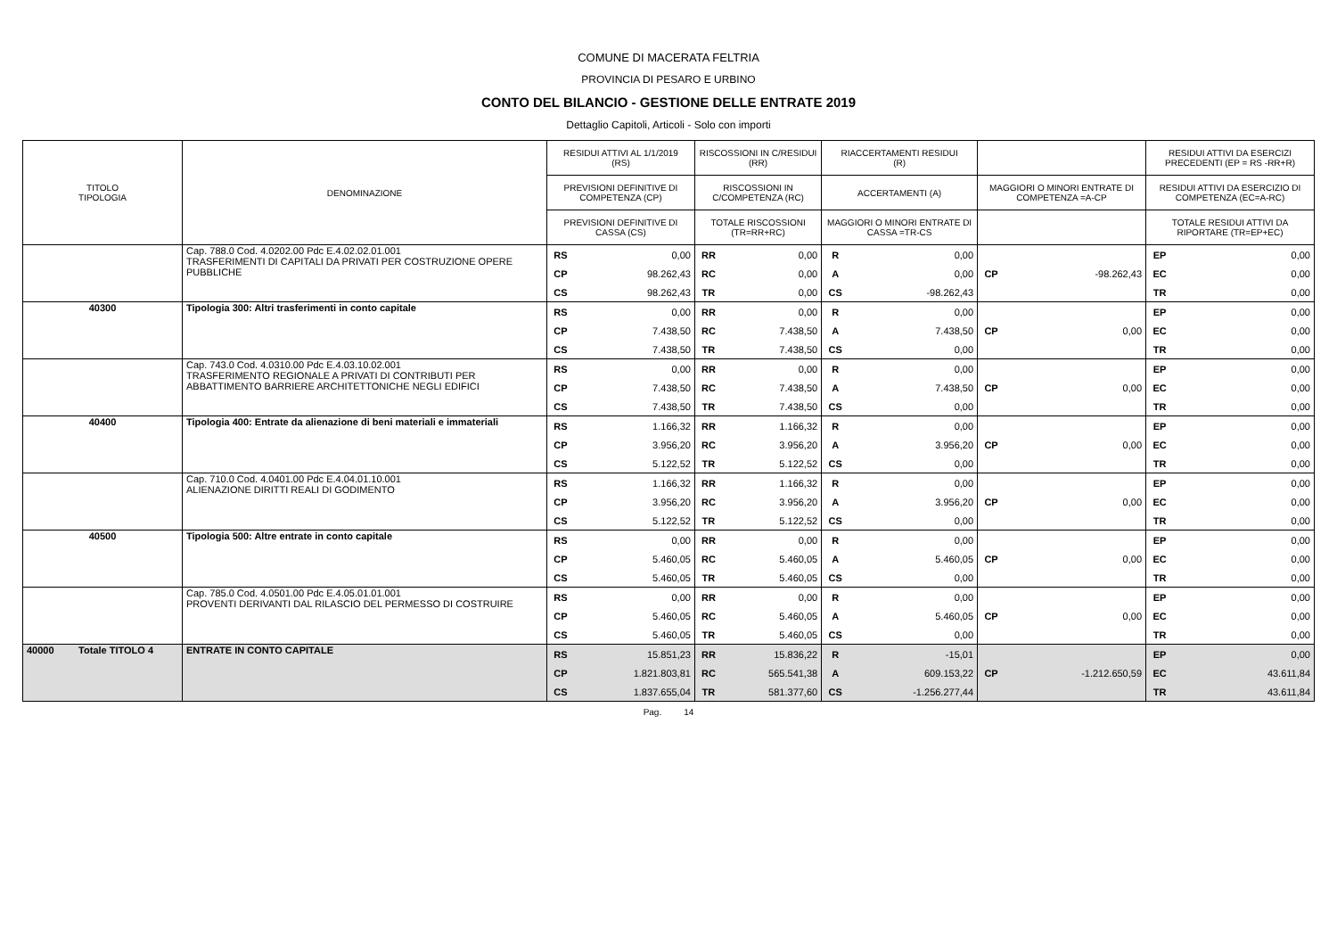COMUNE DI MACERATA FELTRIA
PROVINCIA DI PESARO E URBINO
CONTO DEL BILANCIO - GESTIONE DELLE ENTRATE 2019
Dettaglio Capitoli, Articoli - Solo con importi
| TITOLO TIPOLOGIA | DENOMINAZIONE | RESIDUI ATTIVI AL 1/1/2019 (RS) | | RISCOSSIONI IN C/RESIDUI (RR) | | RIACCERTAMENTI RESIDUI (R) | | | | RESIDUI ATTIVI DA ESERCIZI PRECEDENTI (EP = RS -RR+R) | |
| --- | --- | --- | --- | --- | --- | --- | --- | --- | --- | --- | --- |
| | | PREVISIONI DEFINITIVE DI COMPETENZA (CP) | | RISCOSSIONI IN C/COMPETENZA (RC) | | ACCERTAMENTI (A) | | MAGGIORI O MINORI ENTRATE DI COMPETENZA =A-CP | | RESIDUI ATTIVI DA ESERCIZIO DI COMPETENZA (EC=A-RC) | |
| | | PREVISIONI DEFINITIVE DI CASSA (CS) | | TOTALE RISCOSSIONI (TR=RR+RC) | | MAGGIORI O MINORI ENTRATE DI CASSA =TR-CS | | | | TOTALE RESIDUI ATTIVI DA RIPORTARE (TR=EP+EC) | |
| | Cap. 788.0 Cod. 4.0202.00 Pdc E.4.02.02.01.001 TRASFERIMENTI DI CAPITALI DA PRIVATI PER COSTRUZIONE OPERE PUBBLICHE | RS | 0,00 | RR | 0,00 | R | 0,00 | | | EP | 0,00 |
| | | CP | 98.262,43 | RC | 0,00 | A | 0,00 | CP | -98.262,43 | EC | 0,00 |
| | | CS | 98.262,43 | TR | 0,00 | CS | -98.262,43 | | | TR | 0,00 |
| 40300 | Tipologia 300: Altri trasferimenti in conto capitale | RS | 0,00 | RR | 0,00 | R | 0,00 | | | EP | 0,00 |
| | | CP | 7.438,50 | RC | 7.438,50 | A | 7.438,50 | CP | 0,00 | EC | 0,00 |
| | | CS | 7.438,50 | TR | 7.438,50 | CS | 0,00 | | | TR | 0,00 |
| | Cap. 743.0 Cod. 4.0310.00 Pdc E.4.03.10.02.001 TRASFERIMENTO REGIONALE A PRIVATI DI CONTRIBUTI PER ABBATTIMENTO BARRIERE ARCHITETTONICHE NEGLI EDIFICI | RS | 0,00 | RR | 0,00 | R | 0,00 | | | EP | 0,00 |
| | | CP | 7.438,50 | RC | 7.438,50 | A | 7.438,50 | CP | 0,00 | EC | 0,00 |
| | | CS | 7.438,50 | TR | 7.438,50 | CS | 0,00 | | | TR | 0,00 |
| 40400 | Tipologia 400: Entrate da alienazione di beni materiali e immateriali | RS | 1.166,32 | RR | 1.166,32 | R | 0,00 | | | EP | 0,00 |
| | | CP | 3.956,20 | RC | 3.956,20 | A | 3.956,20 | CP | 0,00 | EC | 0,00 |
| | | CS | 5.122,52 | TR | 5.122,52 | CS | 0,00 | | | TR | 0,00 |
| | Cap. 710.0 Cod. 4.0401.00 Pdc E.4.04.01.10.001 ALIENAZIONE DIRITTI REALI DI GODIMENTO | RS | 1.166,32 | RR | 1.166,32 | R | 0,00 | | | EP | 0,00 |
| | | CP | 3.956,20 | RC | 3.956,20 | A | 3.956,20 | CP | 0,00 | EC | 0,00 |
| | | CS | 5.122,52 | TR | 5.122,52 | CS | 0,00 | | | TR | 0,00 |
| 40500 | Tipologia 500: Altre entrate in conto capitale | RS | 0,00 | RR | 0,00 | R | 0,00 | | | EP | 0,00 |
| | | CP | 5.460,05 | RC | 5.460,05 | A | 5.460,05 | CP | 0,00 | EC | 0,00 |
| | | CS | 5.460,05 | TR | 5.460,05 | CS | 0,00 | | | TR | 0,00 |
| | Cap. 785.0 Cod. 4.0501.00 Pdc E.4.05.01.01.001 PROVENTI DERIVANTI DAL RILASCIO DEL PERMESSO DI COSTRUIRE | RS | 0,00 | RR | 0,00 | R | 0,00 | | | EP | 0,00 |
| | | CP | 5.460,05 | RC | 5.460,05 | A | 5.460,05 | CP | 0,00 | EC | 0,00 |
| | | CS | 5.460,05 | TR | 5.460,05 | CS | 0,00 | | | TR | 0,00 |
| 40000 Totale TITOLO 4 | ENTRATE IN CONTO CAPITALE | RS | 15.851,23 | RR | 15.836,22 | R | -15,01 | | | EP | 0,00 |
| | | CP | 1.821.803,81 | RC | 565.541,38 | A | 609.153,22 | CP | -1.212.650,59 | EC | 43.611,84 |
| | | CS | 1.837.655,04 | TR | 581.377,60 | CS | -1.256.277,44 | | | TR | 43.611,84 |
Pag. 14